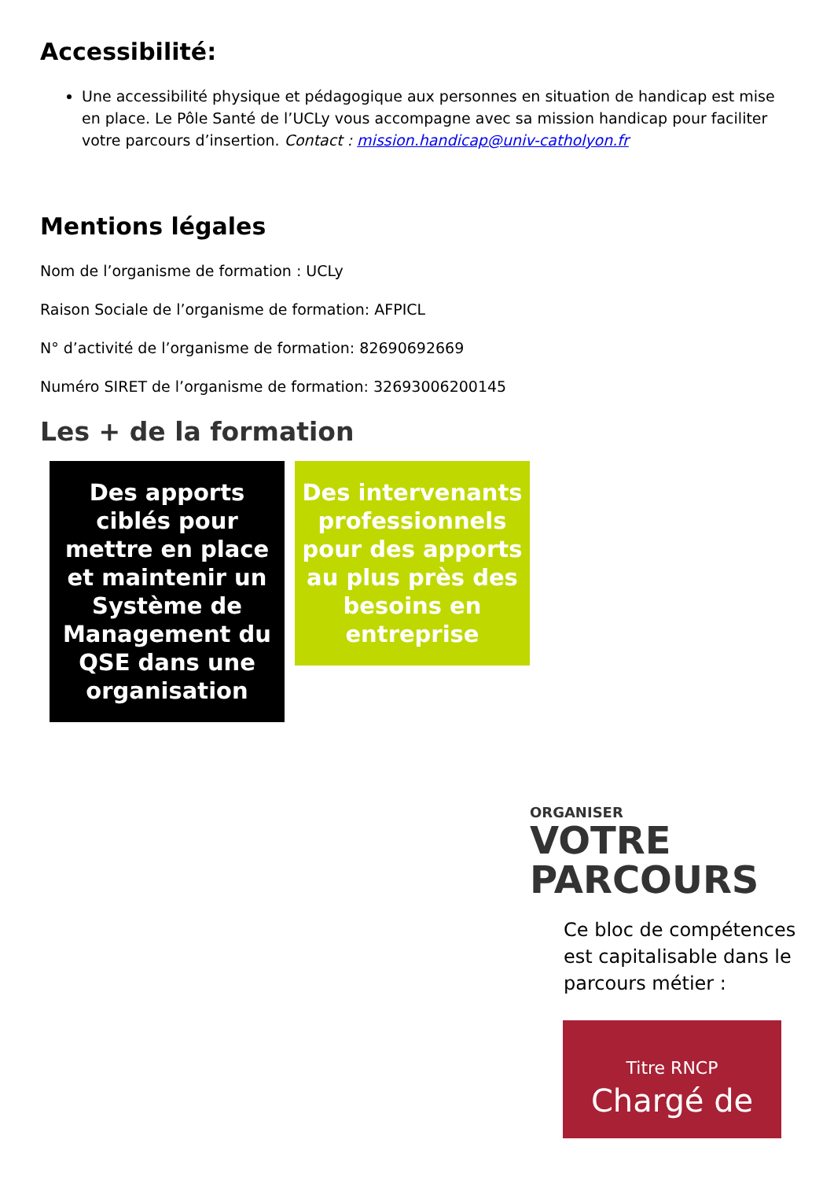Accessibilité:
Une accessibilité physique et pédagogique aux personnes en situation de handicap est mise en place. Le Pôle Santé de l’UCLy vous accompagne avec sa mission handicap pour faciliter votre parcours d’insertion. Contact : mission.handicap@univ-catholyon.fr
Mentions légales
Nom de l’organisme de formation : UCLy
Raison Sociale de l’organisme de formation: AFPICL
N° d’activité de l’organisme de formation: 82690692669
Numéro SIRET de l’organisme de formation: 32693006200145
Les + de la formation
Des apports ciblés pour mettre en place et maintenir un Système de Management du QSE dans une organisation
Des intervenants professionnels pour des apports au plus près des besoins en entreprise
ORGANISER
VOTRE
PARCOURS
Ce bloc de compétences est capitalisable dans le parcours métier :
Titre RNCP
Chargé de